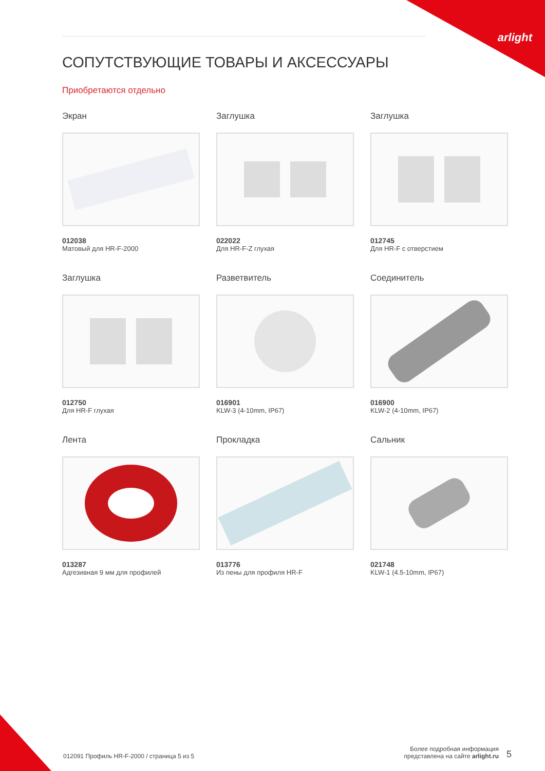arlight
СОПУТСТВУЮЩИЕ ТОВАРЫ И АКСЕССУАРЫ
Приобретаются отдельно
Экран
012038
Матовый для HR-F-2000
Заглушка
022022
Для HR-F-Z глухая
Заглушка
012745
Для HR-F с отверстием
Заглушка
012750
Для HR-F глухая
Разветвитель
016901
KLW-3 (4-10mm, IP67)
Соединитель
016900
KLW-2 (4-10mm, IP67)
Лента
013287
Адгезивная 9 мм для профилей
Прокладка
013776
Из пены для профиля HR-F
Сальник
021748
KLW-1 (4.5-10mm, IP67)
012091 Профиль HR-F-2000 / страница 5 из 5
Более подробная информация
представлена на сайте arlight.ru
5